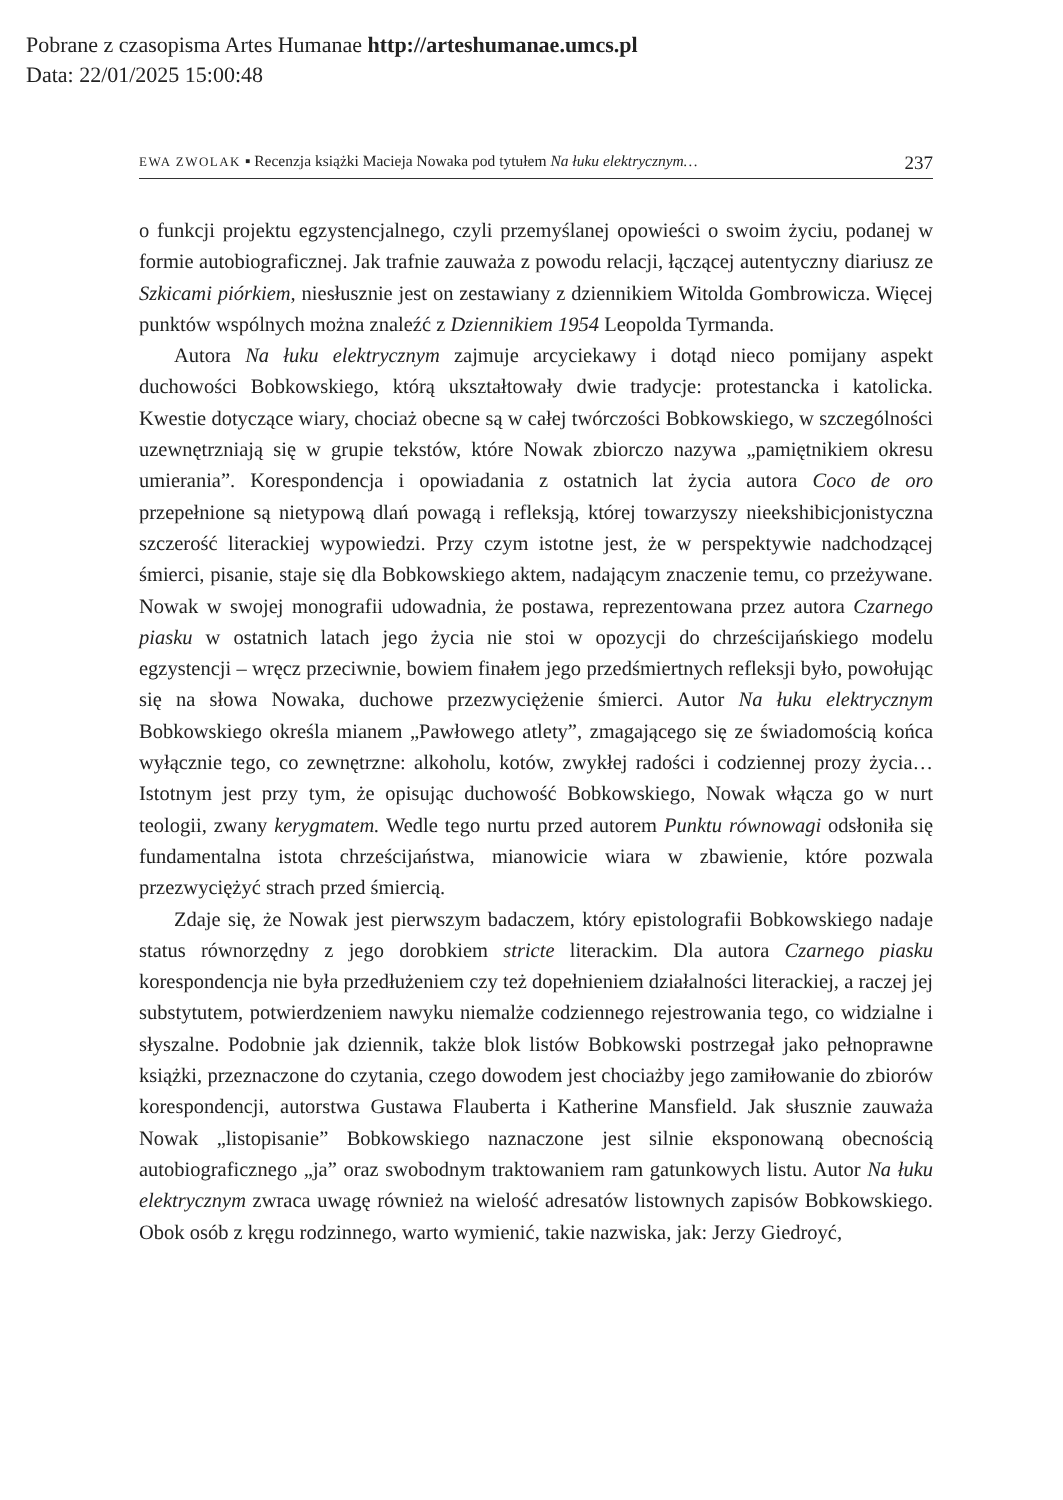Pobrane z czasopisma Artes Humanae http://arteshumanae.umcs.pl
Data: 22/01/2025 15:00:48
EWA ZWOLAK ▪ Recenzja książki Macieja Nowaka pod tytułem Na łuku elektrycznym… 237
o funkcji projektu egzystencjalnego, czyli przemyślanej opowieści o swoim życiu, podanej w formie autobiograficznej. Jak trafnie zauważa z powodu relacji, łączącej autentyczny diariusz ze Szkicami piórkiem, niesłusznie jest on zestawiany z dziennikiem Witolda Gombrowicza. Więcej punktów wspólnych można znaleźć z Dziennikiem 1954 Leopolda Tyrmanda.
Autora Na łuku elektrycznym zajmuje arcyciekawy i dotąd nieco pomijany aspekt duchowości Bobkowskiego, którą ukształtowały dwie tradycje: protestancka i katolicka. Kwestie dotyczące wiary, chociaż obecne są w całej twórczości Bobkowskiego, w szczególności uzewnętrzniają się w grupie tekstów, które Nowak zbiorczo nazywa „pamiętnikiem okresu umierania”. Korespondencja i opowiadania z ostatnich lat życia autora Coco de oro przepełnione są nietypową dlań powagą i refleksją, której towarzyszy nieekshibicjonistyczna szczerość literackiej wypowiedzi. Przy czym istotne jest, że w perspektywie nadchodzącej śmierci, pisanie, staje się dla Bobkowskiego aktem, nadającym znaczenie temu, co przeżywane. Nowak w swojej monografii udowadnia, że postawa, reprezentowana przez autora Czarnego piasku w ostatnich latach jego życia nie stoi w opozycji do chrześcijańskiego modelu egzystencji – wręcz przeciwnie, bowiem finałem jego przedśmiertnych refleksji było, powołując się na słowa Nowaka, duchowe przezwyciężenie śmierci. Autor Na łuku elektrycznym Bobkowskiego określa mianem „Pawłowego atlety”, zmagającego się ze świadomością końca wyłącznie tego, co zewnętrzne: alkoholu, kotów, zwykłej radości i codziennej prozy życia… Istotnym jest przy tym, że opisując duchowość Bobkowskiego, Nowak włącza go w nurt teologii, zwany kerygmatem. Wedle tego nurtu przed autorem Punktu równowagi odsłoniła się fundamentalna istota chrześcijaństwa, mianowicie wiara w zbawienie, które pozwala przezwyciężyć strach przed śmiercią.
Zdaje się, że Nowak jest pierwszym badaczem, który epistolografii Bobkowskiego nadaje status równorzędny z jego dorobkiem stricte literackim. Dla autora Czarnego piasku korespondencja nie była przedłużeniem czy też dopełnieniem działalności literackiej, a raczej jej substytutem, potwierdzeniem nawyku niemalże codziennego rejestrowania tego, co widzialne i słyszalne. Podobnie jak dziennik, także blok listów Bobkowski postrzegał jako pełnoprawne książki, przeznaczone do czytania, czego dowodem jest chociażby jego zamiłowanie do zbiorów korespondencji, autorstwa Gustawa Flauberta i Katherine Mansfield. Jak słusznie zauważa Nowak „listopisanie” Bobkowskiego naznaczone jest silnie eksponowaną obecnością autobiograficznego „ja” oraz swobodnym traktowaniem ram gatunkowych listu. Autor Na łuku elektrycznym zwraca uwagę również na wielość adresatów listownych zapisów Bobkowskiego. Obok osób z kręgu rodzinnego, warto wymienić, takie nazwiska, jak: Jerzy Giedroyć,